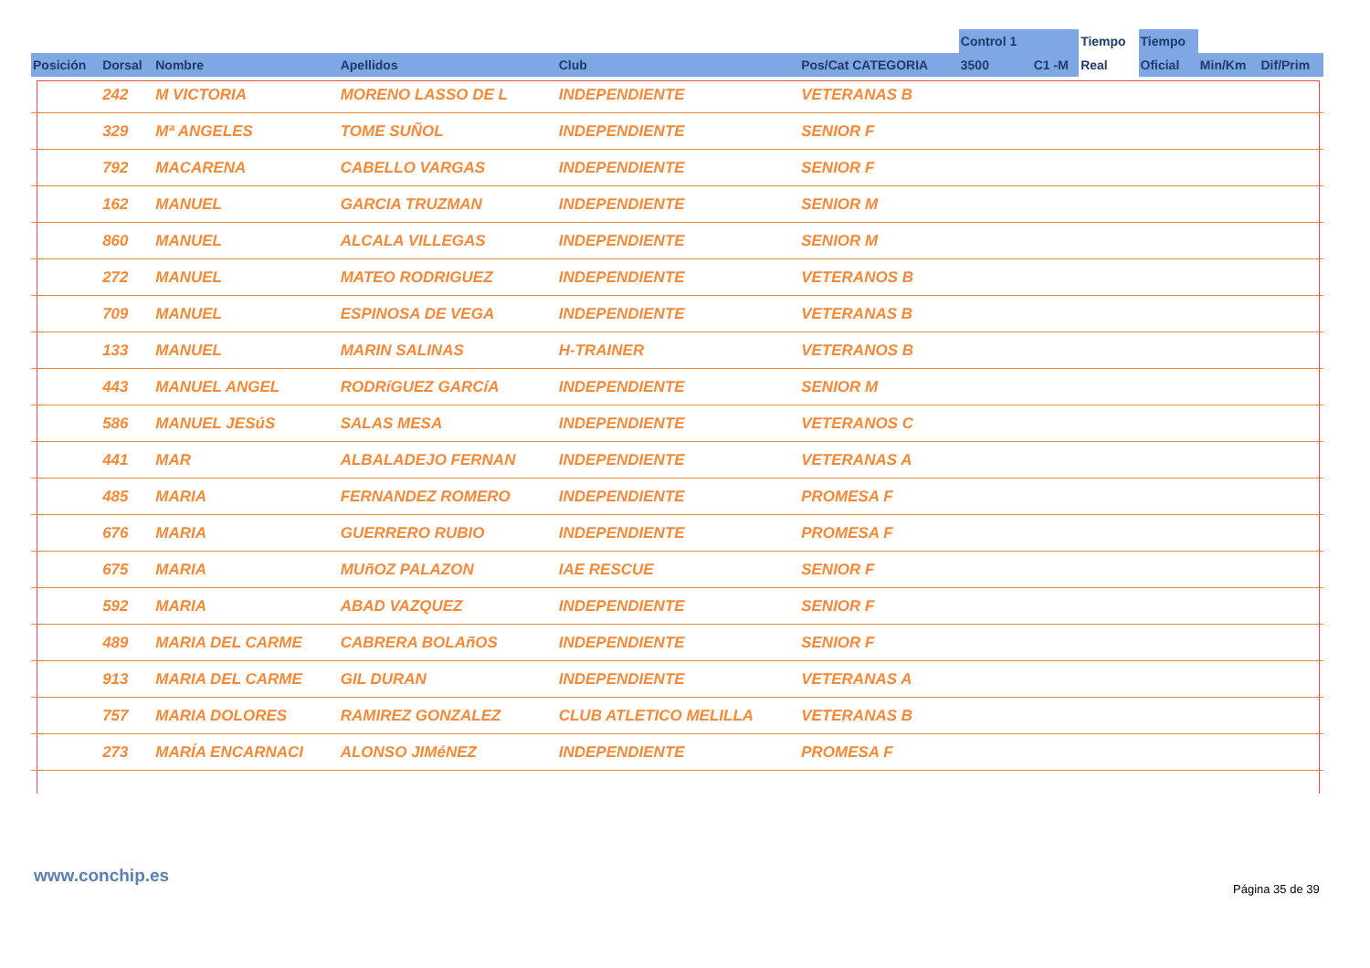| | | | | | | Control 1 | | Tiempo | Tiempo | | |
| --- | --- | --- | --- | --- | --- | --- | --- | --- | --- | --- | --- |
| Posición | Dorsal | Nombre | Apellidos | Club | Pos/Cat CATEGORIA | 3500 | C1 -M | Real | Oficial | Min/Km | Dif/Prim |
| | 242 | M VICTORIA | MORENO LASSO DE L | INDEPENDIENTE | VETERANAS B | | | | | | |
| | 329 | Mª ANGELES | TOME SUÑOL | INDEPENDIENTE | SENIOR F | | | | | | |
| | 792 | MACARENA | CABELLO VARGAS | INDEPENDIENTE | SENIOR F | | | | | | |
| | 162 | MANUEL | GARCIA TRUZMAN | INDEPENDIENTE | SENIOR M | | | | | | |
| | 860 | MANUEL | ALCALA VILLEGAS | INDEPENDIENTE | SENIOR M | | | | | | |
| | 272 | MANUEL | MATEO RODRIGUEZ | INDEPENDIENTE | VETERANOS B | | | | | | |
| | 709 | MANUEL | ESPINOSA DE VEGA | INDEPENDIENTE | VETERANAS B | | | | | | |
| | 133 | MANUEL | MARIN SALINAS | H-TRAINER | VETERANOS B | | | | | | |
| | 443 | MANUEL ANGEL | RODRíGUEZ GARCíA | INDEPENDIENTE | SENIOR M | | | | | | |
| | 586 | MANUEL JESúS | SALAS MESA | INDEPENDIENTE | VETERANOS C | | | | | | |
| | 441 | MAR | ALBALADEJO FERNAN | INDEPENDIENTE | VETERANAS A | | | | | | |
| | 485 | MARIA | FERNANDEZ ROMERO | INDEPENDIENTE | PROMESA F | | | | | | |
| | 676 | MARIA | GUERRERO RUBIO | INDEPENDIENTE | PROMESA F | | | | | | |
| | 675 | MARIA | MUñOZ PALAZON | IAE RESCUE | SENIOR F | | | | | | |
| | 592 | MARIA | ABAD VAZQUEZ | INDEPENDIENTE | SENIOR F | | | | | | |
| | 489 | MARIA DEL CARME | CABRERA BOLAñOS | INDEPENDIENTE | SENIOR F | | | | | | |
| | 913 | MARIA DEL CARME | GIL DURAN | INDEPENDIENTE | VETERANAS A | | | | | | |
| | 757 | MARIA DOLORES | RAMIREZ GONZALEZ | CLUB ATLETICO MELILLA | VETERANAS B | | | | | | |
| | 273 | MARÍA ENCARNACI | ALONSO JIMéNEZ | INDEPENDIENTE | PROMESA F | | | | | | |
www.conchip.es
Página 35 de 39